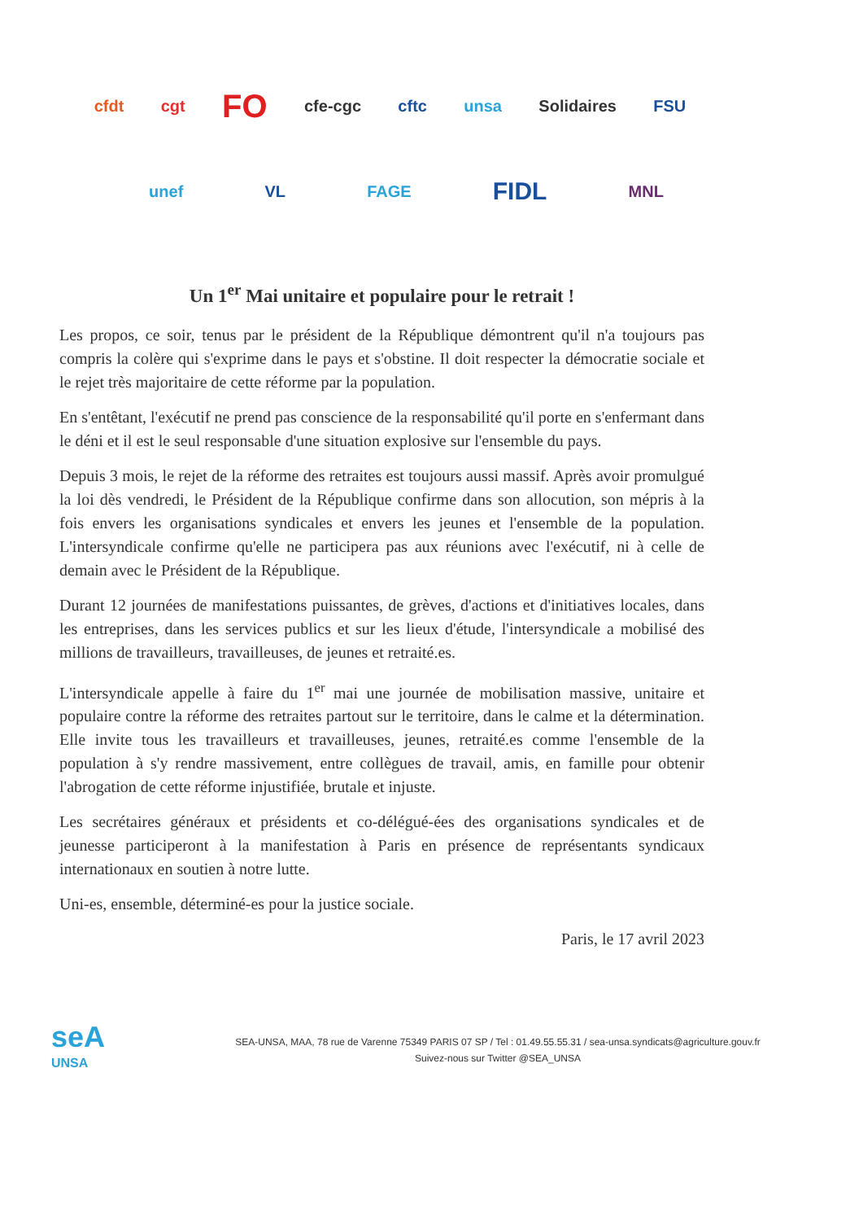cfdt cgt FO cfe-cgc cftc unsa Solidaires FSU
unef VL FAGE FIDL MNL
Un 1<sup>er</sup> Mai unitaire et populaire pour le retrait !
Les propos, ce soir, tenus par le président de la République démontrent qu'il n'a toujours pas compris la colère qui s'exprime dans le pays et s'obstine. Il doit respecter la démocratie sociale et le rejet très majoritaire de cette réforme par la population.
En s'entêtant, l'exécutif ne prend pas conscience de la responsabilité qu'il porte en s'enfermant dans le déni et il est le seul responsable d'une situation explosive sur l'ensemble du pays.
Depuis 3 mois, le rejet de la réforme des retraites est toujours aussi massif. Après avoir promulgué la loi dès vendredi, le Président de la République confirme dans son allocution, son mépris à la fois envers les organisations syndicales et envers les jeunes et l'ensemble de la population. L'intersyndicale confirme qu'elle ne participera pas aux réunions avec l'exécutif, ni à celle de demain avec le Président de la République.
Durant 12 journées de manifestations puissantes, de grèves, d'actions et d'initiatives locales, dans les entreprises, dans les services publics et sur les lieux d'étude, l'intersyndicale a mobilisé des millions de travailleurs, travailleuses, de jeunes et retraité.es.
L'intersyndicale appelle à faire du 1<sup>er</sup> mai une journée de mobilisation massive, unitaire et populaire contre la réforme des retraites partout sur le territoire, dans le calme et la détermination. Elle invite tous les travailleurs et travailleuses, jeunes, retraité.es comme l'ensemble de la population à s'y rendre massivement, entre collègues de travail, amis, en famille pour obtenir l'abrogation de cette réforme injustifiée, brutale et injuste.
Les secrétaires généraux et présidents et co-délégué-ées des organisations syndicales et de jeunesse participeront à la manifestation à Paris en présence de représentants syndicaux internationaux en soutien à notre lutte.
Uni-es, ensemble, déterminé-es pour la justice sociale.
Paris, le 17 avril 2023
seA
UNSA
SEA-UNSA, MAA, 78 rue de Varenne 75349 PARIS 07 SP / Tel : 01.49.55.55.31 / sea-unsa.syndicats@agriculture.gouv.fr
Suivez-nous sur Twitter @SEA_UNSA